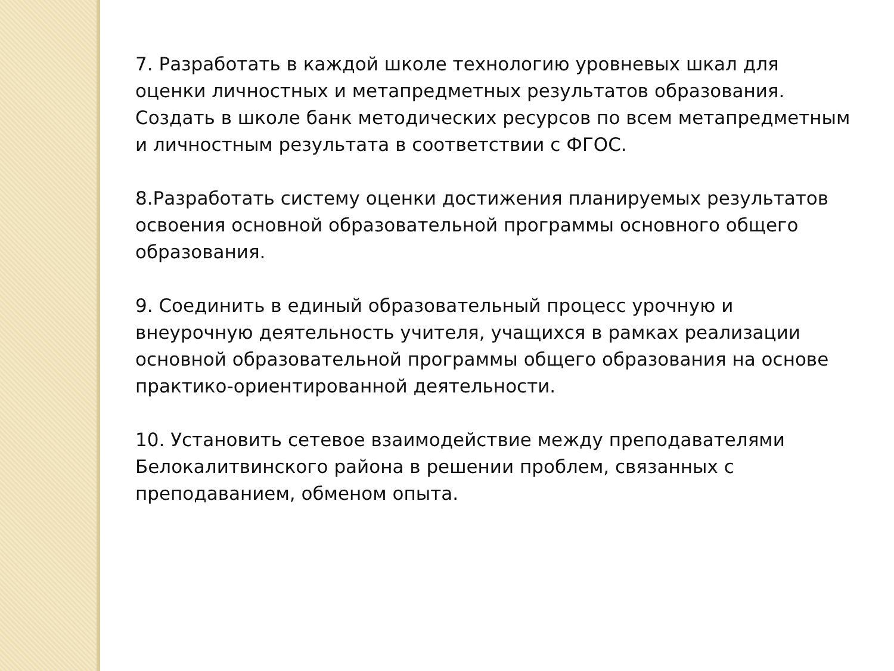7. Разработать в каждой школе технологию уровневых шкал для оценки личностных и метапредметных результатов образования. Создать в школе банк методических ресурсов по всем метапредметным и личностным результата в соответствии с ФГОС.
8.Разработать систему оценки достижения планируемых результатов освоения основной образовательной программы основного общего образования.
9. Соединить в единый образовательный процесс урочную и внеурочную деятельность учителя, учащихся в рамках реализации основной образовательной программы общего образования на основе практико-ориентированной деятельности.
10. Установить сетевое взаимодействие между преподавателями Белокалитвинского района в решении проблем, связанных с преподаванием, обменом опыта.